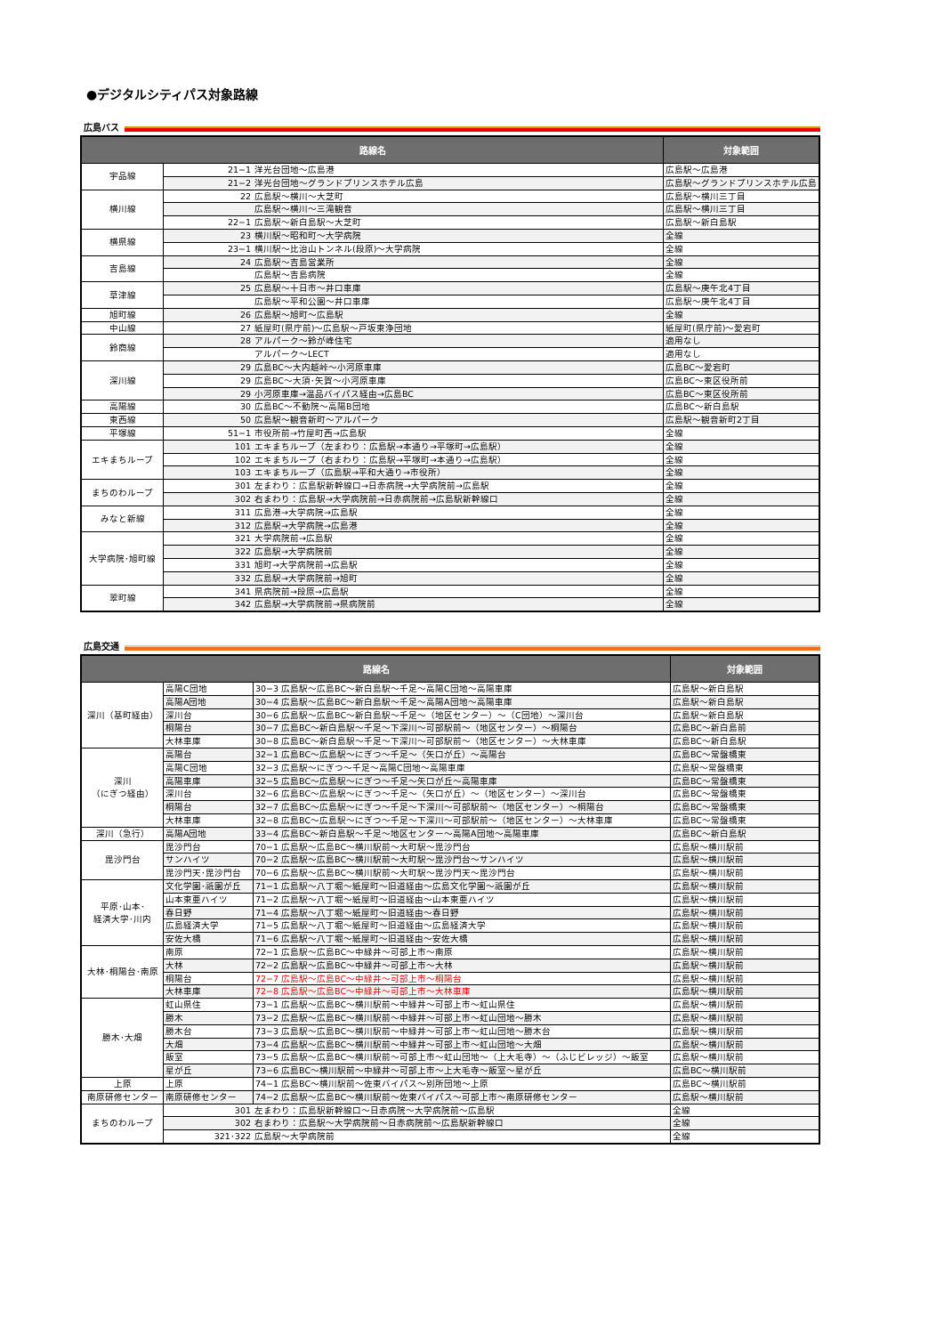●デジタルシティパス対象路線
広島バス
| 路線名 | | 対象範囲 |
| --- | --- | --- |
| 宇品線 | 21−1 洋光台団地～広島港 | 広島駅～広島港 |
| | 21−2 洋光台団地～グランドプリンスホテル広島 | 広島駅～グランドプリンスホテル広島 |
| 横川線 | 22 広島駅～横川～大芝町 | 広島駅～横川三丁目 |
| | 広島駅～横川～三滝観音 | 広島駅～横川三丁目 |
| | 22−1 広島駅～新白島駅～大芝町 | 広島駅～新白島駅 |
| 横県線 | 23 横川駅～昭和町～大学病院 | 全線 |
| | 23−1 横川駅～比治山トンネル(段原)～大学病院 | 全線 |
| 吉島線 | 24 広島駅～吉島営業所 | 全線 |
| | 広島駅～吉島病院 | 全線 |
| 草津線 | 25 広島駅～十日市～井口車庫 | 広島駅～庚午北4丁目 |
| | 広島駅～平和公園～井口車庫 | 広島駅～庚午北4丁目 |
| 旭町線 | 26 広島駅～旭町～広島駅 | 全線 |
| 中山線 | 27 紙屋町(県庁前)～広島駅～戸坂東浄団地 | 紙屋町(県庁前)～愛宕町 |
| 鈴商線 | 28 アルパーク～鈴が峰住宅 | 適用なし |
| | アルパーク～LECT | 適用なし |
| 深川線 | 29 広島BC～大内越峠～小河原車庫 | 広島BC～愛宕町 |
| | 29 広島BC～大須･矢賀～小河原車庫 | 広島BC～東区役所前 |
| | 29 小河原車庫→温品バイパス経由→広島BC | 広島BC～東区役所前 |
| 高陽線 | 30 広島BC～不動院～高陽B団地 | 広島BC～新白島駅 |
| 東西線 | 50 広島駅～観音新町～アルパーク | 広島駅～観音新町2丁目 |
| 平塚線 | 51−1 市役所前→竹屋町西→広島駅 | 全線 |
| エキまちループ | 101 エキまちループ（左まわり：広島駅→本通り→平塚町→広島駅） | 全線 |
| | 102 エキまちループ（右まわり：広島駅→平塚町→本通り→広島駅） | 全線 |
| | 103 エキまちループ（広島駅→平和大通り→市役所） | 全線 |
| まちのわループ | 301 左まわり：広島駅新幹線口→日赤病院→大学病院前→広島駅 | 全線 |
| | 302 右まわり：広島駅→大学病院前→日赤病院前→広島駅新幹線口 | 全線 |
| みなと新線 | 311 広島港→大学病院→広島駅 | 全線 |
| | 312 広島駅→大学病院→広島港 | 全線 |
| 大学病院･旭町線 | 321 大学病院前→広島駅 | 全線 |
| | 322 広島駅→大学病院前 | 全線 |
| | 331 旭町→大学病院前→広島駅 | 全線 |
| | 332 広島駅→大学病院前→旭町 | 全線 |
| 翠町線 | 341 県病院前→段原→広島駅 | 全線 |
| | 342 広島駅→大学病院前→県病院前 | 全線 |
広島交通
| 路線名 | | | 対象範囲 |
| --- | --- | --- | --- |
| 深川（基町経由） | 高陽C団地 | 30−3 広島駅～広島BC～新白島駅～千足～高陽C団地～高陽車庫 | 広島駅～新白島駅 |
| | 高陽A団地 | 30−4 広島駅～広島BC～新白島駅～千足～高陽A団地～高陽車庫 | 広島駅～新白島駅 |
| | 深川台 | 30−6 広島駅～広島BC～新白島駅～千足～（地区センター）～（C団地）～深川台 | 広島駅～新白島駅 |
| | 桐陽台 | 30−7 広島BC～新白島駅～千足～下深川～可部駅前～（地区センター）～桐陽台 | 広島BC～新白島前 |
| | 大林車庫 | 30−8 広島BC～新白島駅～千足～下深川～可部駅前～（地区センター）～大林車庫 | 広島BC～新白島駅 |
| 深川 （にぎつ経由） | 高陽台 | 32−1 広島BC～広島駅～にぎつ～千足～（矢口が丘）～高陽台 | 広島BC～常盤橋東 |
| | 高陽C団地 | 32−3 広島駅～にぎつ～千足～高陽C団地～高陽車庫 | 広島駅～常盤橋東 |
| | 高陽車庫 | 32−5 広島BC～広島駅～にぎつ～千足～矢口が丘～高陽車庫 | 広島BC～常盤橋東 |
| | 深川台 | 32−6 広島BC～広島駅～にぎつ～千足～（矢口が丘）～（地区センター）～深川台 | 広島BC～常盤橋東 |
| | 桐陽台 | 32−7 広島BC～広島駅～にぎつ～千足～下深川～可部駅前～（地区センター）～桐陽台 | 広島BC～常盤橋東 |
| | 大林車庫 | 32−8 広島BC～広島駅～にぎつ～千足～下深川～可部駅前～（地区センター）～大林車庫 | 広島BC～常盤橋東 |
| 深川（急行） | 高陽A団地 | 33−4 広島BC～新白島駅～千足～地区センター～高陽A団地～高陽車庫 | 広島BC～新白島駅 |
| 毘沙門台 | 毘沙門台 | 70−1 広島駅～広島BC～横川駅前～大町駅～毘沙門台 | 広島駅～横川駅前 |
| | サンハイツ | 70−2 広島駅～広島BC～横川駅前～大町駅～毘沙門台～サンハイツ | 広島駅～横川駅前 |
| | 毘沙門天･毘沙門台 | 70−6 広島駅～広島BC～横川駅前～大町駅～毘沙門天～毘沙門台 | 広島駅～横川駅前 |
| 平原･山本･ 経済大学･川内 | 文化学園･祇園が丘 | 71−1 広島駅～八丁堀～紙屋町～旧道経由～広島文化学園～祇園が丘 | 広島駅～横川駅前 |
| | 山本東亜ハイツ | 71−2 広島駅～八丁堀～紙屋町～旧道経由～山本東亜ハイツ | 広島駅～横川駅前 |
| | 春日野 | 71−4 広島駅～八丁堀～紙屋町～旧道経由～春日野 | 広島駅～横川駅前 |
| | 広島経済大学 | 71−5 広島駅～八丁堀～紙屋町～旧道経由～広島経済大学 | 広島駅～横川駅前 |
| | 安佐大橋 | 71−6 広島駅～八丁堀～紙屋町～旧道経由～安佐大橋 | 広島駅～横川駅前 |
| 大林･桐陽台･南原 | 南原 | 72−1 広島駅～広島BC～中緑井～可部上市～南原 | 広島駅～横川駅前 |
| | 大林 | 72−2 広島駅～広島BC～中緑井～可部上市～大林 | 広島駅～横川駅前 |
| | 桐陽台 | 72−7 広島駅～広島BC～中緑井～可部上市～桐陽台 | 広島駅～横川駅前 |
| | 大林車庫 | 72−8 広島駅～広島BC～中緑井～可部上市～大林車庫 | 広島駅～横川駅前 |
| 勝木･大畑 | 虹山県住 | 73−1 広島駅～広島BC～横川駅前～中緑井～可部上市～虹山県住 | 広島駅～横川駅前 |
| | 勝木 | 73−2 広島駅～広島BC～横川駅前～中緑井～可部上市～虹山団地～勝木 | 広島駅～横川駅前 |
| | 勝木台 | 73−3 広島駅～広島BC～横川駅前～中緑井～可部上市～虹山団地～勝木台 | 広島駅～横川駅前 |
| | 大畑 | 73−4 広島駅～広島BC～横川駅前～中緑井～可部上市～虹山団地～大畑 | 広島駅～横川駅前 |
| | 飯室 | 73−5 広島駅～広島BC～横川駅前～可部上市～虹山団地～（上大毛寺）～（ふじビレッジ）～飯室 | 広島駅～横川駅前 |
| | 星が丘 | 73−6 広島BC～横川駅前～中緑井～可部上市～上大毛寺～飯室～星が丘 | 広島BC～横川駅前 |
| 上原 | 上原 | 74−1 広島BC～横川駅前～佐東バイパス～別所団地～上原 | 広島BC～横川駅前 |
| 南原研修センター | 南原研修センター | 74−2 広島駅～広島BC～横川駅前～佐東バイパス～可部上市～南原研修センター | 広島駅～横川駅前 |
| まちのわループ | 301 左まわり：広島駅新幹線口～日赤病院～大学病院前～広島駅 | | 全線 |
| | 302 右まわり：広島駅～大学病院前～日赤病院前～広島駅新幹線口 | | 全線 |
| | 321･322 広島駅～大学病院前 | | 全線 |